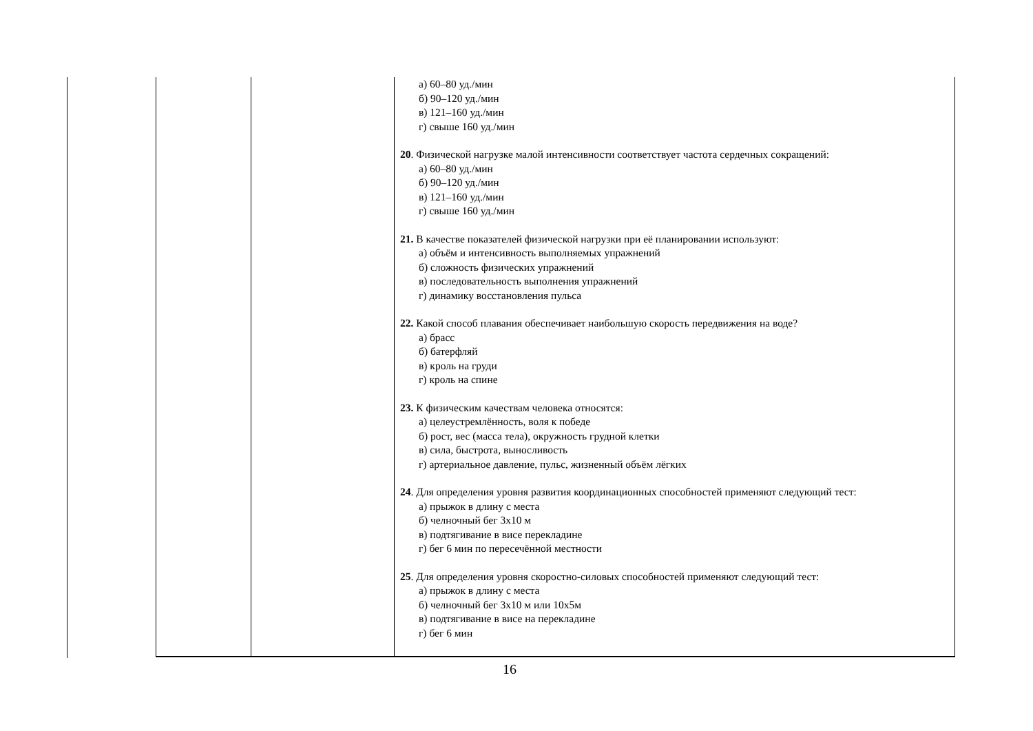| | | а) 60–80 уд./мин б) 90–120 уд./мин в) 121–160 уд./мин г) свыше 160 уд./мин 20 . Физической нагрузке малой интенсивности соответствует частота сердечных сокращений: а) 60–80 уд./мин б) 90–120 уд./мин в) 121–160 уд./мин г) свыше 160 уд./мин 21. В качестве показателей физической нагрузки при её планировании используют: а) объём и интенсивность выполняемых упражнений б) сложность физических упражнений в) последовательность выполнения упражнений г) динамику восстановления пульса 22. Какой способ плавания обеспечивает наибольшую скорость передвижения на воде? а) брасс б) батерфляй в) кроль на груди г) кроль на спине 23. К физическим качествам человека относятся: а) целеустремлённость, воля к победе б) рост, вес (масса тела), окружность грудной клетки в) сила, быстрота, выносливость г) артериальное давление, пульс, жизненный объём лёгких 24 . Для определения уровня развития координационных способностей применяют следующий тест: а) прыжок в длину с места б) челночный бег 3х10 м в) подтягивание в висе перекладине г) бег 6 мин по пересечённой местности 25 . Для определения уровня скоростно-силовых способностей применяют следующий тест: а) прыжок в длину с места б) челночный бег 3х10 м или 10х5м в) подтягивание в висе на перекладине г) бег 6 мин |
16